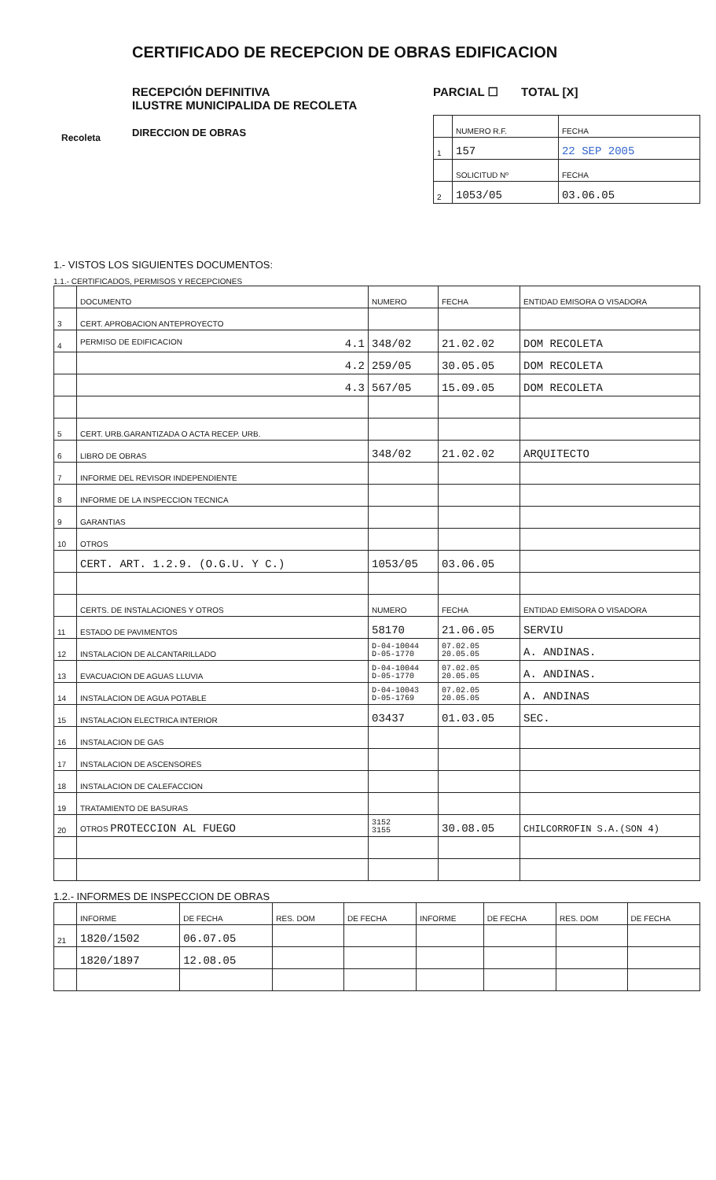CERTIFICADO DE RECEPCION DE OBRAS EDIFICACION
Recoleta
RECEPCIÓN DEFINITIVA
ILUSTRE MUNICIPALIDA DE RECOLETA
DIRECCION DE OBRAS
PARCIAL ☐ TOTAL [X]
| | NUMERO R.F. | FECHA |
| 1 | 157 | 22 SEP 2005 |
| | SOLICITUD Nº | FECHA |
| 2 | 1053/05 | 03.06.05 |
1.- VISTOS LOS SIGUIENTES DOCUMENTOS:
1.1.- CERTIFICADOS, PERMISOS Y RECEPCIONES
| | DOCUMENTO | NUMERO | FECHA | ENTIDAD EMISORA O VISADORA |
| 3 | CERT. APROBACION ANTEPROYECTO | | | |
| 4 | PERMISO DE EDIFICACION 4.1 | 348/02 | 21.02.02 | DOM RECOLETA |
| | 4.2 | 259/05 | 30.05.05 | DOM RECOLETA |
| | 4.3 | 567/05 | 15.09.05 | DOM RECOLETA |
| 5 | CERT. URB.GARANTIZADA O ACTA RECEP. URB. | | | |
| 6 | LIBRO DE OBRAS | 348/02 | 21.02.02 | ARQUITECTO |
| 7 | INFORME DEL REVISOR INDEPENDIENTE | | | |
| 8 | INFORME DE LA INSPECCION TECNICA | | | |
| 9 | GARANTIAS | | | |
| 10 | OTROS | | | |
| | CERT. ART. 1.2.9. (O.G.U. Y C.) | 1053/05 | 03.06.05 | |
| | CERTS. DE INSTALACIONES Y OTROS | NUMERO | FECHA | ENTIDAD EMISORA O VISADORA |
| 11 | ESTADO DE PAVIMENTOS | 58170 | 21.06.05 | SERVIU |
| 12 | INSTALACION DE ALCANTARILLADO | D-04-10044 D-05-1770 | 07.02.05 20.05.05 | A. ANDINAS. |
| 13 | EVACUACION DE AGUAS LLUVIA | D-04-10044 D-05-1770 | 07.02.05 20.05.05 | A. ANDINAS. |
| 14 | INSTALACION DE AGUA POTABLE | D-04-10043 D-05-1769 | 07.02.05 20.05.05 | A. ANDINAS |
| 15 | INSTALACION ELECTRICA INTERIOR | 03437 | 01.03.05 | SEC. |
| 16 | INSTALACION DE GAS | | | |
| 17 | INSTALACION DE ASCENSORES | | | |
| 18 | INSTALACION DE CALEFACCION | | | |
| 19 | TRATAMIENTO DE BASURAS | | | |
| 20 | OTROS PROTECCION AL FUEGO | 3152 3155 | 30.08.05 | CHILCORROFIN S.A.(SON 4) |
1.2.- INFORMES DE INSPECCION DE OBRAS
| | INFORME | DE FECHA | RES. DOM | DE FECHA | INFORME | DE FECHA | RES. DOM | DE FECHA |
| 21 | 1820/1502 | 06.07.05 | | | | | | |
| | 1820/1897 | 12.08.05 | | | | | | |